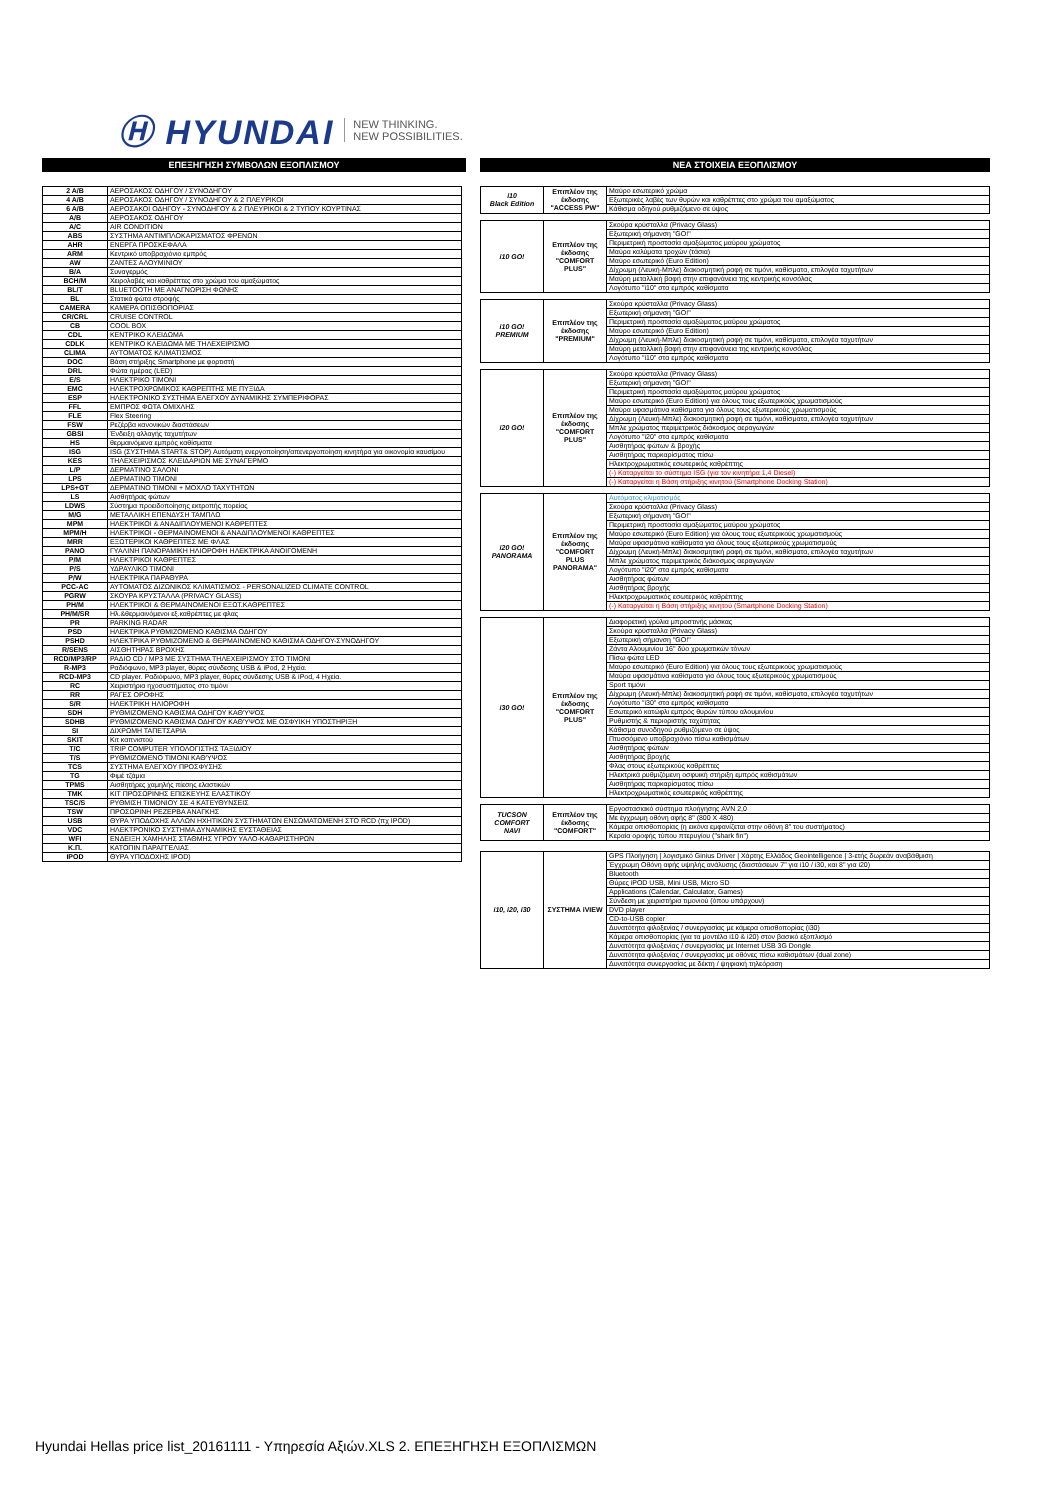Ⓗ HYUNDAI NEW THINKING.
NEW POSSIBILITIES.
ΕΠΕΞΗΓΗΣΗ ΣΥΜΒΟΛΩΝ ΕΞΟΠΛΙΣΜΟΥ
| 2 A/B | ΑΕΡΟΣΑΚΟΣ ΟΔΗΓΟΥ / ΣΥΝΟΔΗΓΟΥ |
| 4 A/B | ΑΕΡΟΣΑΚΟΣ ΟΔΗΓΟΥ / ΣΥΝΟΔΗΓΟΥ & 2 ΠΛΕΥΡΙΚΟΙ |
| 6 A/B | ΑΕΡΟΣΑΚΟΙ ΟΔΗΓΟΥ - ΣΥΝΟΔΗΓΟΥ & 2 ΠΛΕΥΡΙΚΟΙ & 2 ΤΥΠΟΥ ΚΟΥΡΤΙΝΑΣ |
| A/B | ΑΕΡΟΣΑΚΟΣ ΟΔΗΓΟΥ |
| A/C | AIR CONDITION |
| ABS | ΣΥΣΤΗΜΑ ΑΝΤΙΜΠΛΟΚΑΡΙΣΜΑΤΟΣ ΦΡΕΝΩΝ |
| AHR | ΕΝΕΡΓΑ ΠΡΟΣΚΕΦΑΛΑ |
| ARM | Κεντρικό υποβραχιόνιο εμπρός |
| AW | ΖΑΝΤΕΣ ΑΛΟΥΜΙΝΙΟΥ |
| B/A | Συναγερμός |
| BCH/M | Χειρολαβές και καθρέπτες στο χρώμα του αμαξώματος |
| BL/T | BLUETOOTH ΜΕ ΑΝΑΓΝΩΡΙΣΗ ΦΩΝΗΣ |
| BL | Στατικά φώτα στροφής |
| CAMERA | ΚΑΜΕΡΑ ΟΠΙΣΘΟΠΟΡΙΑΣ |
| CR/CRL | CRUISE CONTROL |
| CB | COOL BOX |
| CDL | ΚΕΝΤΡΙΚΟ ΚΛΕΙΔΩΜΑ |
| CDLK | ΚΕΝΤΡΙΚΟ ΚΛΕΙΔΩΜΑ ΜΕ ΤΗΛΕΧΕΙΡΙΣΜΟ |
| CLIMA | ΑΥΤΟΜΑΤΟΣ ΚΛΙΜΑΤΙΣΜΟΣ |
| DOC | Βάση στήριξης Smartphone με φορτιστή |
| DRL | Φώτα ημέρας (LED) |
| E/S | ΗΛΕΚΤΡΙΚΟ ΤΙΜΟΝΙ |
| EMC | ΗΛΕΚΤΡΟΧΡΩΜΙΚΟΣ ΚΑΘΡΕΠΤΗΣ ΜΕ ΠΥΞΙΔΑ |
| ESP | ΗΛΕΚΤΡΟΝΙΚΟ ΣΥΣΤΗΜΑ ΕΛΕΓΧΟΥ ΔΥΝΑΜΙΚΗΣ ΣΥΜΠΕΡΙΦΟΡΑΣ |
| FFL | ΕΜΠΡΟΣ ΦΩΤΑ ΟΜΙΧΛΗΣ |
| FLE | Flex Steering |
| FSW | Ρεζέρβα κανονικών διαστάσεων |
| GBSI | Ένδειξη αλλαγής ταχυτήτων |
| HS | θερμαινόμενα εμπρός καθίσματα |
| ISG | ISG (ΣΥΣΤΗΜΑ START& STOP) Αυτόματη ενεργοποίηση/απενεργοποίηση κινητήρα για οικονομία καυσίμου |
| KES | ΤΗΛΕΧΕΙΡΙΣΜΟΣ ΚΛΕΙΔΑΡΙΩΝ ΜΕ ΣΥΝΑΓΕΡΜΟ |
| L/P | ΔΕΡΜΑΤΙΝΟ ΣΑΛΟΝΙ |
| LPS | ΔΕΡΜΑΤΙΝΟ ΤΙΜΟΝΙ |
| LPS+GT | ΔΕΡΜΑΤΙΝΟ ΤΙΜΟΝΙ + ΜΟΧΛΟ ΤΑΧΥΤΗΤΩΝ |
| LS | Αισθητήρας φώτων |
| LDWS | Σύστημα προειδοποίησης εκτροπής πορείας |
| M/G | ΜΕΤΑΛΛΙΚΗ ΕΠΕΝΔΥΣΗ ΤΑΜΠΛΩ |
| MPM | ΗΛΕΚΤΡΙΚΟΙ & ΑΝΑΔΙΠΛΟΥΜΕΝΟΙ ΚΑΘΡΕΠΤΕΣ |
| MPM/H | ΗΛΕΚΤΡΙΚΟΙ - ΘΕΡΜΑΙΝΟΜΕΝΟΙ & ΑΝΑΔΙΠΛΟΥΜΕΝΟΙ ΚΑΘΡΕΠΤΕΣ |
| MRR | ΕΞΩΤΕΡΙΚΟΙ ΚΑΘΡΕΠΤΕΣ ΜΕ ΦΛΑΣ |
| PANO | ΓΥΑΛΙΝΗ ΠΑΝΟΡΑΜΙΚΗ ΗΛΙΟΡΟΦΗ ΗΛΕΚΤΡΙΚΑ ΑΝΟΙΓΟΜΕΝΗ |
| P/M | ΗΛΕΚΤΡΙΚΟΙ ΚΑΘΡΕΠΤΕΣ |
| P/S | ΥΔΡΑΥΛΙΚΟ ΤΙΜΟΝΙ |
| P/W | ΗΛΕΚΤΡΙΚΑ ΠΑΡΑΘΥΡΑ |
| PCC-AC | ΑΥΤΟΜΑΤΟΣ ΔΙΖΩΝΙΚΟΣ ΚΛΙΜΑΤΙΣΜΟΣ - PERSONALIZED CLIMATE CONTROL |
| PGRW | ΣΚΟΥΡΑ ΚΡΥΣΤΑΛΛΑ (PRIVACY GLASS) |
| PH/M | ΗΛΕΚΤΡΙΚΟΙ & ΘΕΡΜΑΙΝΟΜΕΝΟΙ ΕΞΩΤ.ΚΑΘΡΕΠΤΕΣ |
| PH/M/SR | Ηλ.&θερμαινόμενοι εξ.καθρέπτες με φλας |
| PR | PARKING RADAR |
| PSD | ΗΛΕΚΤΡΙΚΑ ΡΥΘΜΙΖΟΜΕΝΟ ΚΑΘΙΣΜΑ ΟΔΗΓΟΥ |
| PSHD | ΗΛΕΚΤΡΙΚΑ ΡΥΘΜΙΖΟΜΕΝΟ & ΘΕΡΜΑΙΝΟΜΕΝΟ ΚΑΘΙΣΜΑ ΟΔΗΓΟΥ-ΣΥΝΟΔΗΓΟΥ |
| R/SENS | ΑΙΣΘΗΤΗΡΑΣ ΒΡΟΧΗΣ |
| RCD/MP3/RP | ΡΑΔΙΟ CD / MP3 ΜΕ ΣΥΣΤΗΜΑ ΤΗΛΕΧΕΙΡΙΣΜΟΥ ΣΤΟ ΤΙΜΟΝΙ |
| R-MP3 | Ραδιόφωνο, MP3 player, θύρες σύνδεσης USB & iPod, 2 Ηχεία. |
| RCD-MP3 | CD player. Ραδιόφωνο, MP3 player, θύρες σύνδεσης USB & iPod, 4 Ηχεία. |
| RC | Χειριστήρια ηχοσυστήματος στο τιμόνι |
| RR | ΡΑΓΕΣ ΟΡΟΦΗΣ |
| S/R | ΗΛΕΚΤΡΙΚΗ ΗΛΙΟΡΟΦΗ |
| SDH | ΡΥΘΜΙΖΟΜΕΝΟ ΚΑΘΙΣΜΑ ΟΔΗΓΟΥ ΚΑΘ'ΥΨΟΣ |
| SDHB | ΡΥΘΜΙΖΟΜΕΝΟ ΚΑΘΙΣΜΑ ΟΔΗΓΟΥ ΚΑΘ'ΥΨΟΣ ΜΕ ΟΣΦΥΙΚΗ ΥΠΟΣΤΗΡΙΞΗ |
| SI | ΔΙΧΡΩΜΗ ΤΑΠΕΤΣΑΡΙΑ |
| SKIT | Κιτ καπνιστού |
| T/C | TRIP COMPUTER ΥΠΟΛΟΓΙΣΤΗΣ ΤΑΞΙΔΙΟΥ |
| T/S | ΡΥΘΜΙΖΟΜΕΝΟ ΤΙΜΟΝΙ ΚΑΘ'ΥΨΟΣ |
| TCS | ΣΥΣΤΗΜΑ ΕΛΕΓΧΟΥ ΠΡΟΣΦΥΣΗΣ |
| TG | Φιμέ τζάμια |
| TPMS | Αισθητήρες χαμηλής πίεσης ελαστικών |
| TMK | ΚΙΤ ΠΡΟΣΩΡΙΝΗΣ ΕΠΙΣΚΕΥΗΣ ΕΛΑΣΤΙΚΟΥ |
| TSC/S | ΡΥΘΜΙΣΗ ΤΙΜΟΝΙΟΥ ΣΕ 4 ΚΑΤΕΥΘΥΝΣΕΙΣ |
| TSW | ΠΡΟΣΩΡΙΝΗ ΡΕΖΕΡΒΑ ΑΝΑΓΚΗΣ |
| USB | ΘΥΡΑ ΥΠΟΔΟΧΗΣ ΑΛΛΩΝ ΗΧΗΤΙΚΩΝ ΣΥΣΤΗΜΑΤΩΝ ΕΝΣΩΜΑΤΩΜΕΝΗ ΣΤΟ RCD (πχ IPOD) |
| VDC | ΗΛΕΚΤΡΟΝΙΚΟ ΣΥΣΤΗΜΑ ΔΥΝΑΜΙΚΗΣ ΕΥΣΤΑΘΕΙΑΣ |
| WFI | ΕΝΔΕΙΞΗ ΧΑΜΗΛΗΣ ΣΤΑΘΜΗΣ ΥΓΡΟΥ ΥΑΛΟ-ΚΑΘΑΡΙΣΤΗΡΩΝ |
| Κ.Π. | ΚΑΤΟΠΙΝ ΠΑΡΑΓΓΕΛΙΑΣ |
| IPOD | ΘΥΡΑ ΥΠΟΔΟΧΗΣ IPOD) |
ΝΕΑ ΣΤΟΙΧΕΙΑ ΕΞΟΠΛΙΣΜΟΥ
| i10 Black Edition | Επιπλέον της έκδοσης "ACCESS PW" | Μαύρο εσωτερικό χρώμα |
| | | Εξωτερικές λαβές των θυρών και καθρέπτες στο χρώμα του αμαξώματος |
| | | Κάθισμα οδηγού ρυθμιζόμενο σε ύψος |
| i10 GO! | Επιπλέον της έκδοσης "COMFORT PLUS" | Σκούρα κρύσταλλα (Privacy Glass) |
| | | Εξωτερική σήμανση "GO!" |
| | | Περιμετρική προστασία αμαξώματος μαύρου χρώματος |
| | | Μαύρα καλύματα τροχών (τάσια) |
| | | Μαύρο εσωτερικό (Euro Edition) |
| | | Δίχρωμη (Λευκή-Μπλε) διακοσμητική ραφή σε τιμόνι, καθίσματα, επιλογέα ταχυτήτων |
| | | Μαύρη μεταλλική βαφή στην επιφανάνεια της κεντρικής κονσόλας |
| | | Λογότυπο "i10" στα εμπρός καθίσματα |
| i10 GO! PREMIUM | Επιπλέον της έκδοσης "PREMIUM" | Σκούρα κρύσταλλα (Privacy Glass) |
| | | Εξωτερική σήμανση "GO!" |
| | | Περιμετρική προστασία αμαξώματος μαύρου χρώματος |
| | | Μαύρο εσωτερικό (Euro Edition) |
| | | Δίχρωμη (Λευκή-Μπλε) διακοσμητική ραφή σε τιμόνι, καθίσματα, επιλογέα ταχυτήτων |
| | | Μαύρη μεταλλική βαφή στην επιφανάνεια της κεντρικής κονσόλας |
| | | Λογότυπο "i10" στα εμπρός καθίσματα |
| i20 GO! | Επιπλέον της έκδοσης "COMFORT PLUS" | Σκούρα κρύσταλλα (Privacy Glass) |
| | | Εξωτερική σήμανση "GO!" |
| | | Περιμετρική προστασία αμαξώματος μαύρου χρώματος |
| | | Μαύρο εσωτερικό (Euro Edition) για όλους τους εξωτερικούς χρωματισμούς |
| | | Μαύρα υφασμάτινα καθίσματα για όλους τους εξωτερικούς χρωματισμούς |
| | | Δίχρωμη (Λευκή-Μπλε) διακοσμητική ραφή σε τιμόνι, καθίσματα, επιλογέα ταχυτήτων |
| | | Μπλε χρώματος περιμετρικός διάκοσμος αεραγωγών |
| | | Λογότυπο "i20" στα εμπρός καθίσματα |
| | | Αισθητήρας φώτων & βροχής |
| | | Αισθητήρας παρκαρίσματος πίσω |
| | | Ηλεκτροχρωματικός εσωτερικός καθρέπτης |
| | | (-) Καταργείται το σύστημα ISG (για τον κινητήρα 1,4 Diesel) |
| | | (-) Καταργείται η Βάση στήριξης κινητού (Smartphone Docking Station) |
| i20 GO! PANORAMA | Επιπλέον της έκδοσης "COMFORT PLUS PANORAMA" | Αυτόματος κλιματισμός |
| | | Σκούρα κρύσταλλα (Privacy Glass) |
| | | Εξωτερική σήμανση "GO!" |
| | | Περιμετρική προστασία αμαξώματος μαύρου χρώματος |
| | | Μαύρο εσωτερικό (Euro Edition) για όλους τους εξωτερικούς χρωματισμούς |
| | | Μαύρα υφασμάτινα καθίσματα για όλους τους εξωτερικούς χρωματισμούς |
| | | Δίχρωμη (Λευκή-Μπλε) διακοσμητική ραφή σε τιμόνι, καθίσματα, επιλογέα ταχυτήτων |
| | | Μπλε χρώματος περιμετρικός διάκοσμος αεραγωγών |
| | | Λογότυπο "i20" στα εμπρός καθίσματα |
| | | Αισθητήρας φώτων |
| | | Αισθητήρας βροχής |
| | | Ηλεκτροχρωματικός εσωτερικός καθρέπτης |
| | | (-) Καταργείται η Βάση στήριξης κινητού (Smartphone Docking Station) |
| i30 GO! | Επιπλέον της έκδοσης "COMFORT PLUS" | Διαφορετική γρύλια μπροστινής μάσκας |
| | | Σκούρα κρύσταλλα (Privacy Glass) |
| | | Εξωτερική σήμανση "GO!" |
| | | Ζάντα Αλουμινίου 16" δύο χρωματικών τόνων |
| | | Πίσω φώτα LED |
| | | Μαύρο εσωτερικό (Euro Edition) για όλους τους εξωτερικούς χρωματισμούς |
| | | Μαύρα υφασμάτινα καθίσματα για όλους τους εξωτερικούς χρωματισμούς |
| | | Sport τιμόνι |
| | | Δίχρωμη (Λευκή-Μπλε) διακοσμητική ραφή σε τιμόνι, καθίσματα, επιλογέα ταχυτήτων |
| | | Λογότυπο "i30" στα εμπρός καθίσματα |
| | | Εσωτερικό κατώφλι εμπρός θυρών τύπου αλουμινίου |
| | | Ρυθμιστής & περιοριστής ταχύτητας |
| | | Κάθισμα συνοδηγού ρυθμιζόμενο σε ύψος |
| | | Πτυσσόμενο υποβραχιόνιο πίσω καθισμάτων |
| | | Αισθητήρας φώτων |
| | | Αισθητήρας βροχής |
| | | Φλας στους εξωτερικούς καθρέπτες |
| | | Ηλεκτρικά ρυθμιζόμενη οσφυική στήριξη εμπρός καθισμάτων |
| | | Αισθητήρας παρκαρίσματος πίσω |
| | | Ηλεκτροχρωματικός εσωτερικός καθρέπτης |
| TUCSON COMFORT NAVI | Επιπλέον της έκδοσης "COMFORT" | Εργοστασιακό σύστημα πλοήγησης AVN 2,0 |
| | | Με έγχρωμη οθόνη αφής 8" (800 X 480) |
| | | Κάμερα οπισθοπορίας (η εικόνα εμφανίζεται στην οθόνη 8" του συστήματος) |
| | | Κεραία οροφής τύπου πτερυγίου ("shark fin") |
| i10, i20, i30 | ΣΥΣΤΗΜΑ iVIEW | GPS Πλοήγηση / λογισμικό Ginius Driver / Χάρτης Ελλάδος Geointelligence / 3-ετής δωρεάν αναβάθμιση |
| | | Έγχρωμη Οθόνη αφής υψηλής ανάλυσης (διαστάσεων 7" για i10 / i30, και 8" για i20) |
| | | Bluetooth |
| | | Θύρες iPOD USB, Mini USB, Micro SD |
| | | Applications (Calendar, Calculator, Games) |
| | | Σύνδεση με χειριστήρια τιμονιού (όπου υπάρχουν) |
| | | DVD player |
| | | CD-to-USB copier |
| | | Δυνατότητα φιλοξενίας / συνεργασίας με κάμερα οπισθοπορίας (i30) |
| | | Κάμερα οπισθοπορίας (για τα μοντέλα i10 & i20) στον βασικό εξοπλισμό |
| | | Δυνατότητα φιλοξενίας / συνεργασίας με Internet USB 3G Dongle |
| | | Δυνατότητα φιλοξενίας / συνεργασίας με οθόνες πίσω καθισμάτων (dual zone) |
| | | Δυνατότητα συνεργασίας με δέκτη / ψηφιακή τηλεόραση |
Hyundai Hellas price list_20161111 - Υπηρεσία Αξιών.XLS 2. ΕΠΕΞΗΓΗΣΗ ΕΞΟΠΛΙΣΜΩΝ